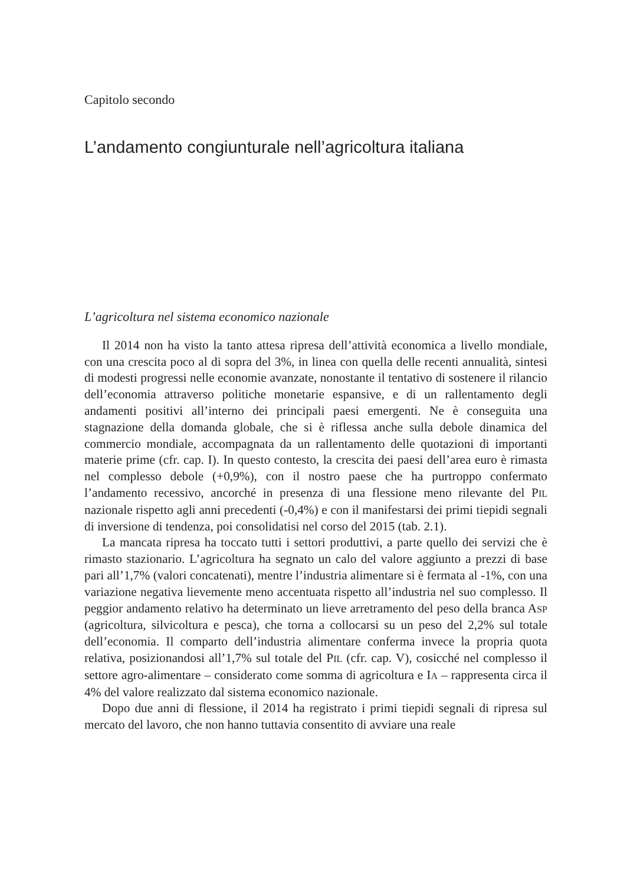Capitolo secondo
L’andamento congiunturale nell’agricoltura italiana
L’agricoltura nel sistema economico nazionale
Il 2014 non ha visto la tanto attesa ripresa dell’attività economica a livello mondiale, con una crescita poco al di sopra del 3%, in linea con quella delle recenti annualità, sintesi di modesti progressi nelle economie avanzate, nonostante il tentativo di sostenere il rilancio dell’economia attraverso politiche monetarie espansive, e di un rallentamento degli andamenti positivi all’interno dei principali paesi emergenti. Ne è conseguita una stagnazione della domanda globale, che si è riflessa anche sulla debole dinamica del commercio mondiale, accompagnata da un rallentamento delle quotazioni di importanti materie prime (cfr. cap. I). In questo contesto, la crescita dei paesi dell’area euro è rimasta nel complesso debole (+0,9%), con il nostro paese che ha purtroppo confermato l’andamento recessivo, ancorché in presenza di una flessione meno rilevante del PIL nazionale rispetto agli anni precedenti (-0,4%) e con il manifestarsi dei primi tiepidi segnali di inversione di tendenza, poi consolidatisi nel corso del 2015 (tab. 2.1).
La mancata ripresa ha toccato tutti i settori produttivi, a parte quello dei servizi che è rimasto stazionario. L’agricoltura ha segnato un calo del valore aggiunto a prezzi di base pari all’1,7% (valori concatenati), mentre l’industria alimentare si è fermata al -1%, con una variazione negativa lievemente meno accentuata rispetto all’industria nel suo complesso. Il peggior andamento relativo ha determinato un lieve arretramento del peso della branca ASP (agricoltura, silvicoltura e pesca), che torna a collocarsi su un peso del 2,2% sul totale dell’economia. Il comparto dell’industria alimentare conferma invece la propria quota relativa, posizionandosi all’1,7% sul totale del PIL (cfr. cap. V), cosicché nel complesso il settore agro-alimentare – considerato come somma di agricoltura e IA – rappresenta circa il 4% del valore realizzato dal sistema economico nazionale.
Dopo due anni di flessione, il 2014 ha registrato i primi tiepidi segnali di ripresa sul mercato del lavoro, che non hanno tuttavia consentito di avviare una reale